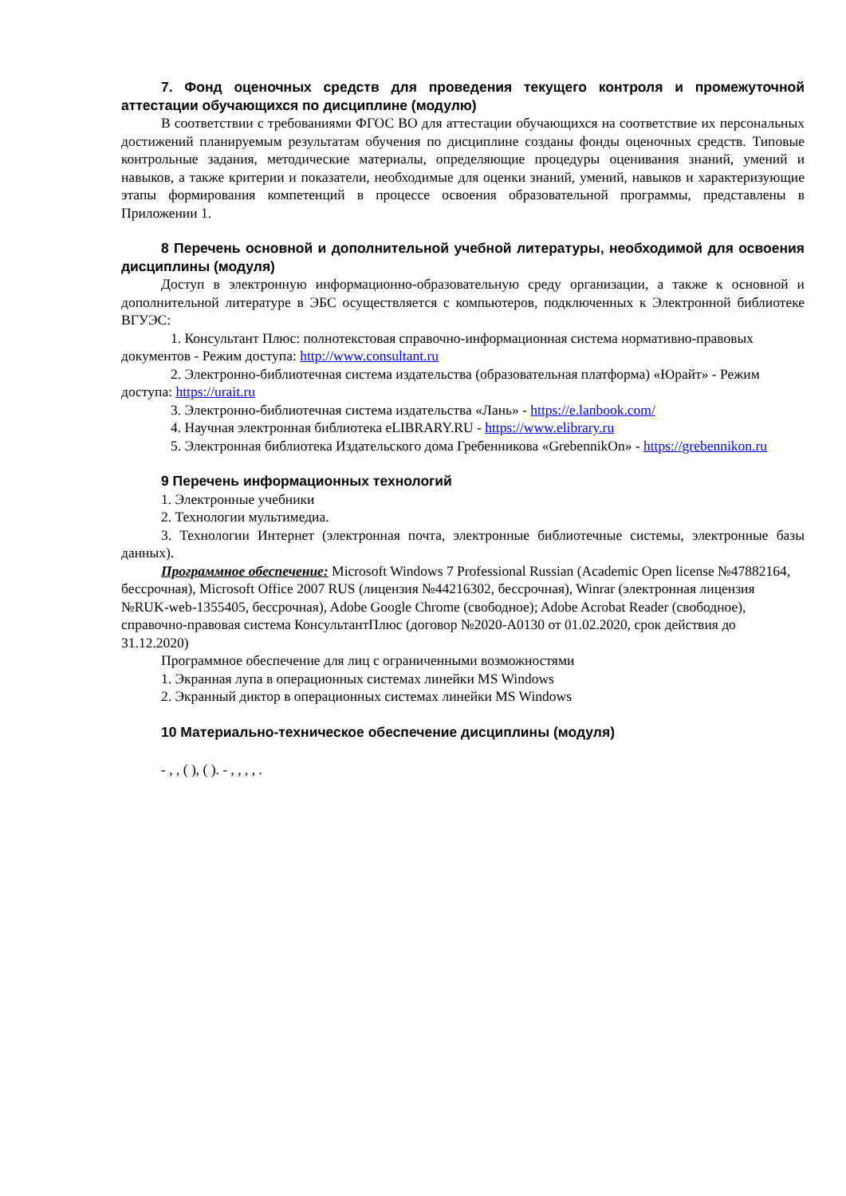7. Фонд оценочных средств для проведения текущего контроля и промежуточной аттестации обучающихся по дисциплине (модулю)
В соответствии с требованиями ФГОС ВО для аттестации обучающихся на соответствие их персональных достижений планируемым результатам обучения по дисциплине созданы фонды оценочных средств. Типовые контрольные задания, методические материалы, определяющие процедуры оценивания знаний, умений и навыков, а также критерии и показатели, необходимые для оценки знаний, умений, навыков и характеризующие этапы формирования компетенций в процессе освоения образовательной программы, представлены в Приложении 1.
8 Перечень основной и дополнительной учебной литературы, необходимой для освоения дисциплины (модуля)
Доступ в электронную информационно-образовательную среду организации, а также к основной и дополнительной литературе в ЭБС осуществляется с компьютеров, подключенных к Электронной библиотеке ВГУЭС:
1. Консультант Плюс: полнотекстовая справочно-информационная система нормативно-правовых документов - Режим доступа: http://www.consultant.ru
2. Электронно-библиотечная система издательства (образовательная платформа) «Юрайт» - Режим доступа: https://urait.ru
3. Электронно-библиотечная система издательства «Лань» - https://e.lanbook.com/
4. Научная электронная библиотека eLIBRARY.RU - https://www.elibrary.ru
5. Электронная библиотека Издательского дома Гребенникова «GrebennikOn» - https://grebennikon.ru
9 Перечень информационных технологий
1. Электронные учебники
2. Технологии мультимедиа.
3. Технологии Интернет (электронная почта, электронные библиотечные системы, электронные базы данных).
Программное обеспечение: Microsoft Windows 7 Professional Russian (Academic Open license №47882164, бессрочная), Microsoft Office 2007 RUS (лицензия №44216302, бессрочная), Winrar (электронная лицензия №RUK-web-1355405, бессрочная), Adobe Google Chrome (свободное); Adobe Acrobat Reader (свободное), справочно-правовая система КонсультантПлюс (договор №2020-А0130 от 01.02.2020, срок действия до 31.12.2020)
Программное обеспечение для лиц с ограниченными возможностями
1. Экранная лупа в операционных системах линейки MS Windows
2. Экранный диктор в операционных системах линейки MS Windows
10 Материально-техническое обеспечение дисциплины (модуля)
- , , ( ), ( ). - , , , , .